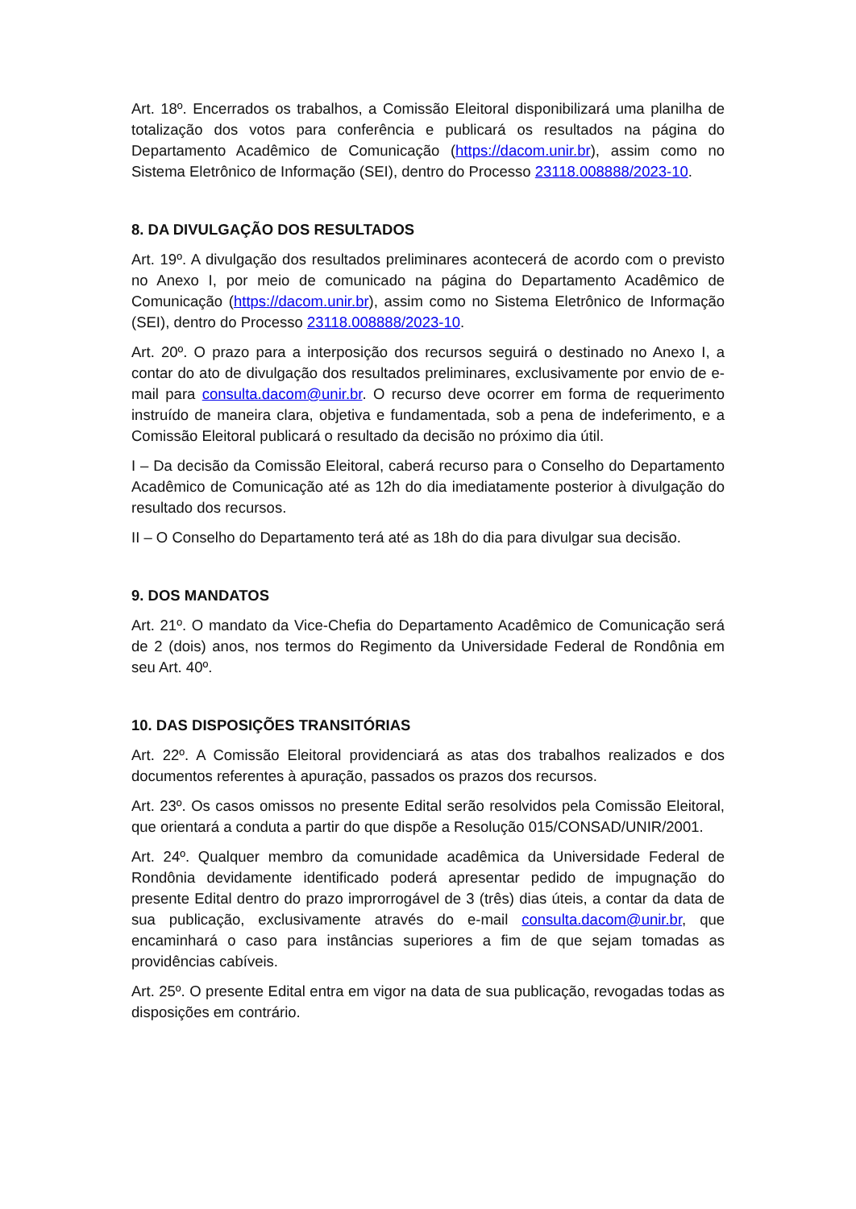Art. 18º. Encerrados os trabalhos, a Comissão Eleitoral disponibilizará uma planilha de totalização dos votos para conferência e publicará os resultados na página do Departamento Acadêmico de Comunicação (https://dacom.unir.br), assim como no Sistema Eletrônico de Informação (SEI), dentro do Processo 23118.008888/2023-10.
8. DA DIVULGAÇÃO DOS RESULTADOS
Art. 19º. A divulgação dos resultados preliminares acontecerá de acordo com o previsto no Anexo I, por meio de comunicado na página do Departamento Acadêmico de Comunicação (https://dacom.unir.br), assim como no Sistema Eletrônico de Informação (SEI), dentro do Processo 23118.008888/2023-10.
Art. 20º. O prazo para a interposição dos recursos seguirá o destinado no Anexo I, a contar do ato de divulgação dos resultados preliminares, exclusivamente por envio de e-mail para consulta.dacom@unir.br. O recurso deve ocorrer em forma de requerimento instruído de maneira clara, objetiva e fundamentada, sob a pena de indeferimento, e a Comissão Eleitoral publicará o resultado da decisão no próximo dia útil.
I – Da decisão da Comissão Eleitoral, caberá recurso para o Conselho do Departamento Acadêmico de Comunicação até as 12h do dia imediatamente posterior à divulgação do resultado dos recursos.
II – O Conselho do Departamento terá até as 18h do dia para divulgar sua decisão.
9. DOS MANDATOS
Art. 21º. O mandato da Vice-Chefia do Departamento Acadêmico de Comunicação será de 2 (dois) anos, nos termos do Regimento da Universidade Federal de Rondônia em seu Art. 40º.
10. DAS DISPOSIÇÕES TRANSITÓRIAS
Art. 22º. A Comissão Eleitoral providenciará as atas dos trabalhos realizados e dos documentos referentes à apuração, passados os prazos dos recursos.
Art. 23º. Os casos omissos no presente Edital serão resolvidos pela Comissão Eleitoral, que orientará a conduta a partir do que dispõe a Resolução 015/CONSAD/UNIR/2001.
Art. 24º. Qualquer membro da comunidade acadêmica da Universidade Federal de Rondônia devidamente identificado poderá apresentar pedido de impugnação do presente Edital dentro do prazo improrrogável de 3 (três) dias úteis, a contar da data de sua publicação, exclusivamente através do e-mail consulta.dacom@unir.br, que encaminhará o caso para instâncias superiores a fim de que sejam tomadas as providências cabíveis.
Art. 25º. O presente Edital entra em vigor na data de sua publicação, revogadas todas as disposições em contrário.